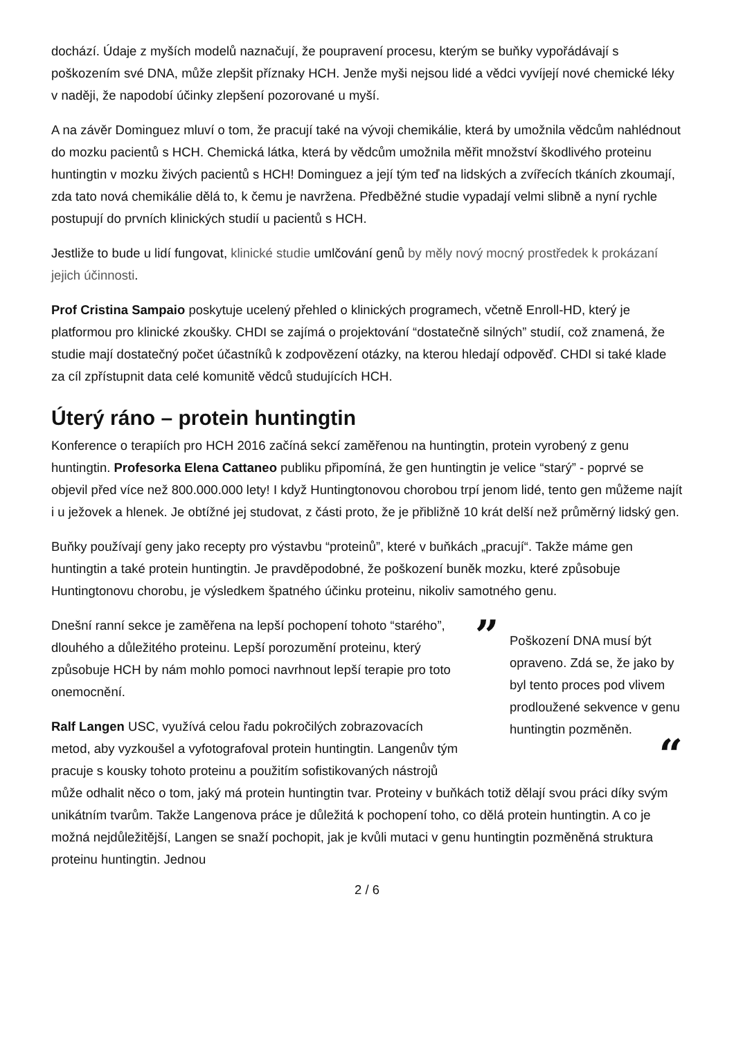dochází. Údaje z myších modelů naznačují, že poupravení procesu, kterým se buňky vypořádávají s poškozením své DNA, může zlepšit příznaky HCH. Jenže myši nejsou lidé a vědci vyvíjejí nové chemické léky v naději, že napodobí účinky zlepšení pozorované u myší.
A na závěr Dominguez mluví o tom, že pracují také na vývoji chemikálie, která by umožnila vědcům nahlédnout do mozku pacientů s HCH. Chemická látka, která by vědcům umožnila měřit množství škodlivého proteinu huntingtin v mozku živých pacientů s HCH! Dominguez a její tým teď na lidských a zvířecích tkáních zkoumají, zda tato nová chemikálie dělá to, k čemu je navržena. Předběžné studie vypadají velmi slibně a nyní rychle postupují do prvních klinických studií u pacientů s HCH.
Jestliže to bude u lidí fungovat, klinické studie umlčování genů by měly nový mocný prostředek k prokázaní jejich účinnosti.
Prof Cristina Sampaio poskytuje ucelený přehled o klinických programech, včetně Enroll-HD, který je platformou pro klinické zkoušky. CHDI se zajímá o projektování “dostatečně silných” studií, což znamená, že studie mají dostatečný počet účastníků k zodpovězení otázky, na kterou hledají odpověď. CHDI si také klade za cíl zpřístupnit data celé komunitě vědců studujících HCH.
Úterý ráno – protein huntingtin
Konference o terapiích pro HCH 2016 začíná sekcí zaměřenou na huntingtin, protein vyrobený z genu huntingtin. Profesorka Elena Cattaneo publiku připomíná, že gen huntingtin je velice “starý” - poprvé se objevil před více než 800.000.000 lety! I když Huntingtonovou chorobou trpí jenom lidé, tento gen můžeme najít i u ježovek a hlenek. Je obtížné jej studovat, z části proto, že je přibližně 10 krát delší než průměrný lidský gen.
Buňky používají geny jako recepty pro výstavbu “proteinů”, které v buňkách „pracují“. Takže máme gen huntingtin a také protein huntingtin. Je pravděpodobné, že poškození buněk mozku, které způsobuje Huntingtonovu chorobu, je výsledkem špatného účinku proteinu, nikoliv samotného genu.
”
Poškození DNA musí být opraveno. Zdá se, že jako by byl tento proces pod vlivem prodloužené sekvence v genu huntingtin pozměněn.
“
Dnešní ranní sekce je zaměřena na lepší pochopení tohoto “starého”, dlouhého a důležitého proteinu. Lepší porozumění proteinu, který způsobuje HCH by nám mohlo pomoci navrhnout lepší terapie pro toto onemocnění.
Ralf Langen USC, využívá celou řadu pokročilých zobrazovacích metod, aby vyzkoušel a vyfotografoval protein huntingtin. Langenův tým pracuje s kousky tohoto proteinu a použitím sofistikovaných nástrojů může odhalit něco o tom, jaký má protein huntingtin tvar. Proteiny v buňkách totiž dělají svou práci díky svým unikátním tvarům. Takže Langenova práce je důležitá k pochopení toho, co dělá protein huntingtin. A co je možná nejdůležitější, Langen se snaží pochopit, jak je kvůli mutaci v genu huntingtin pozměněná struktura proteinu huntingtin. Jednou
2 / 6